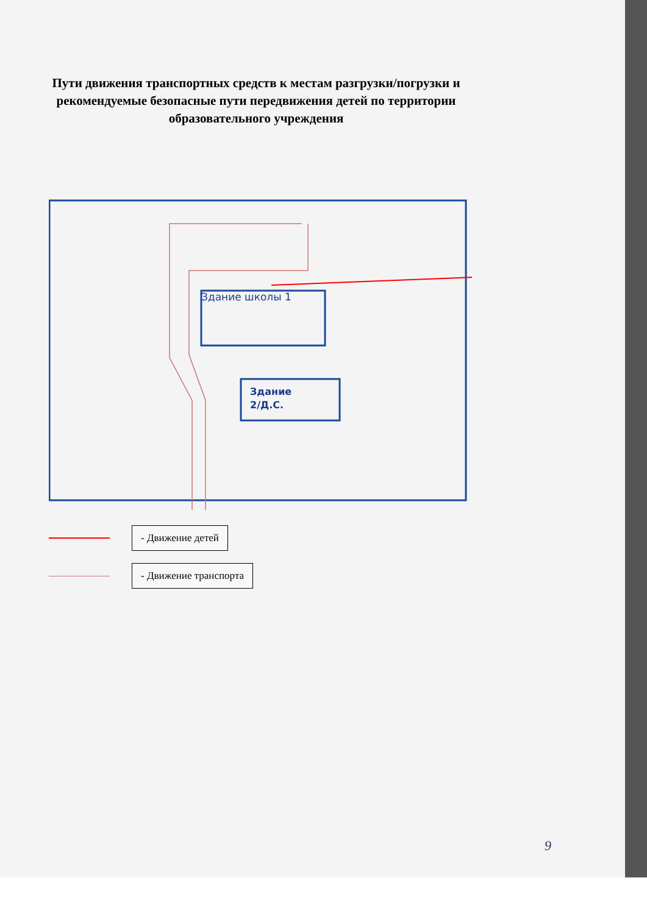Пути движения транспортных средств к местам разгрузки/погрузки и рекомендуемые безопасные пути передвижения детей по территории образовательного учреждения
Здание школы 1
Здание
2/Д.С.
- Движение детей
- Движение транспорта
9